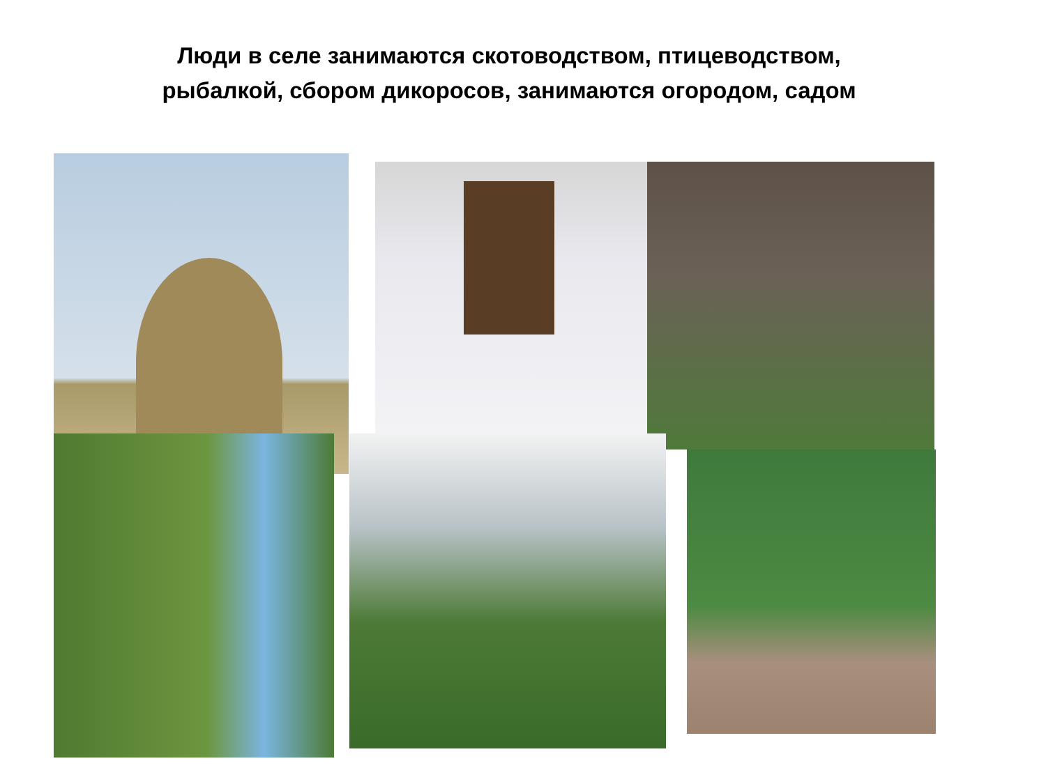Люди в селе занимаются скотоводством, птицеводством, рыбалкой, сбором дикоросов, занимаются огородом, садом